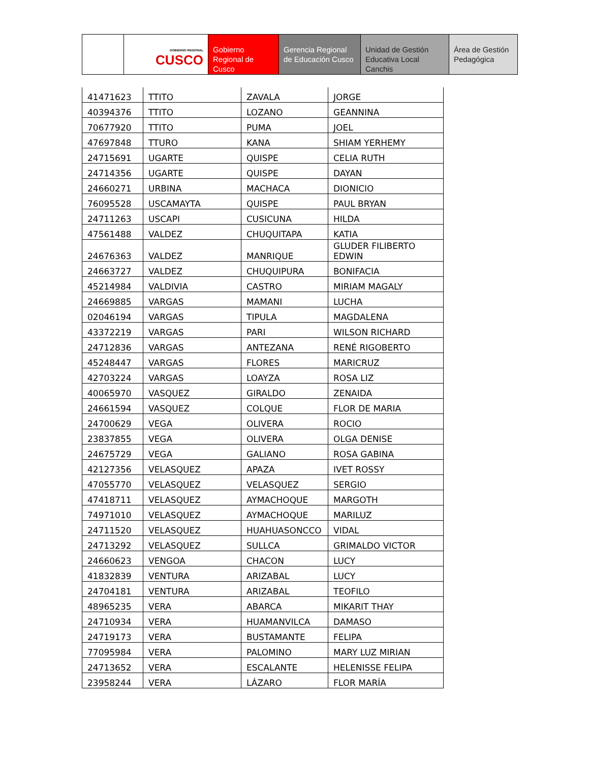GOBIERNO REGIONAL
CUSCO
Gobierno Regional de Cusco
Gerencia Regional de Educación Cusco
Unidad de Gestión Educativa Local Canchis
Área de Gestión Pedagógica
| 41471623 | TTITO | ZAVALA | JORGE |
| 40394376 | TTITO | LOZANO | GEANNINA |
| 70677920 | TTITO | PUMA | JOEL |
| 47697848 | TTURO | KANA | SHIAM YERHEMY |
| 24715691 | UGARTE | QUISPE | CELIA RUTH |
| 24714356 | UGARTE | QUISPE | DAYAN |
| 24660271 | URBINA | MACHACA | DIONICIO |
| 76095528 | USCAMAYTA | QUISPE | PAUL BRYAN |
| 24711263 | USCAPI | CUSICUNA | HILDA |
| 47561488 | VALDEZ | CHUQUITAPA | KATIA |
| 24676363 | VALDEZ | MANRIQUE | GLUDER FILIBERTO EDWIN |
| 24663727 | VALDEZ | CHUQUIPURA | BONIFACIA |
| 45214984 | VALDIVIA | CASTRO | MIRIAM MAGALY |
| 24669885 | VARGAS | MAMANI | LUCHA |
| 02046194 | VARGAS | TIPULA | MAGDALENA |
| 43372219 | VARGAS | PARI | WILSON RICHARD |
| 24712836 | VARGAS | ANTEZANA | RENÉ RIGOBERTO |
| 45248447 | VARGAS | FLORES | MARICRUZ |
| 42703224 | VARGAS | LOAYZA | ROSA LIZ |
| 40065970 | VASQUEZ | GIRALDO | ZENAIDA |
| 24661594 | VASQUEZ | COLQUE | FLOR DE MARIA |
| 24700629 | VEGA | OLIVERA | ROCIO |
| 23837855 | VEGA | OLIVERA | OLGA DENISE |
| 24675729 | VEGA | GALIANO | ROSA GABINA |
| 42127356 | VELASQUEZ | APAZA | IVET ROSSY |
| 47055770 | VELASQUEZ | VELASQUEZ | SERGIO |
| 47418711 | VELASQUEZ | AYMACHOQUE | MARGOTH |
| 74971010 | VELASQUEZ | AYMACHOQUE | MARILUZ |
| 24711520 | VELASQUEZ | HUAHUASONCCO | VIDAL |
| 24713292 | VELASQUEZ | SULLCA | GRIMALDO VICTOR |
| 24660623 | VENGOA | CHACON | LUCY |
| 41832839 | VENTURA | ARIZABAL | LUCY |
| 24704181 | VENTURA | ARIZABAL | TEOFILO |
| 48965235 | VERA | ABARCA | MIKARIT THAY |
| 24710934 | VERA | HUAMANVILCA | DAMASO |
| 24719173 | VERA | BUSTAMANTE | FELIPA |
| 77095984 | VERA | PALOMINO | MARY LUZ MIRIAN |
| 24713652 | VERA | ESCALANTE | HELENISSE FELIPA |
| 23958244 | VERA | LÁZARO | FLOR MARÍA |